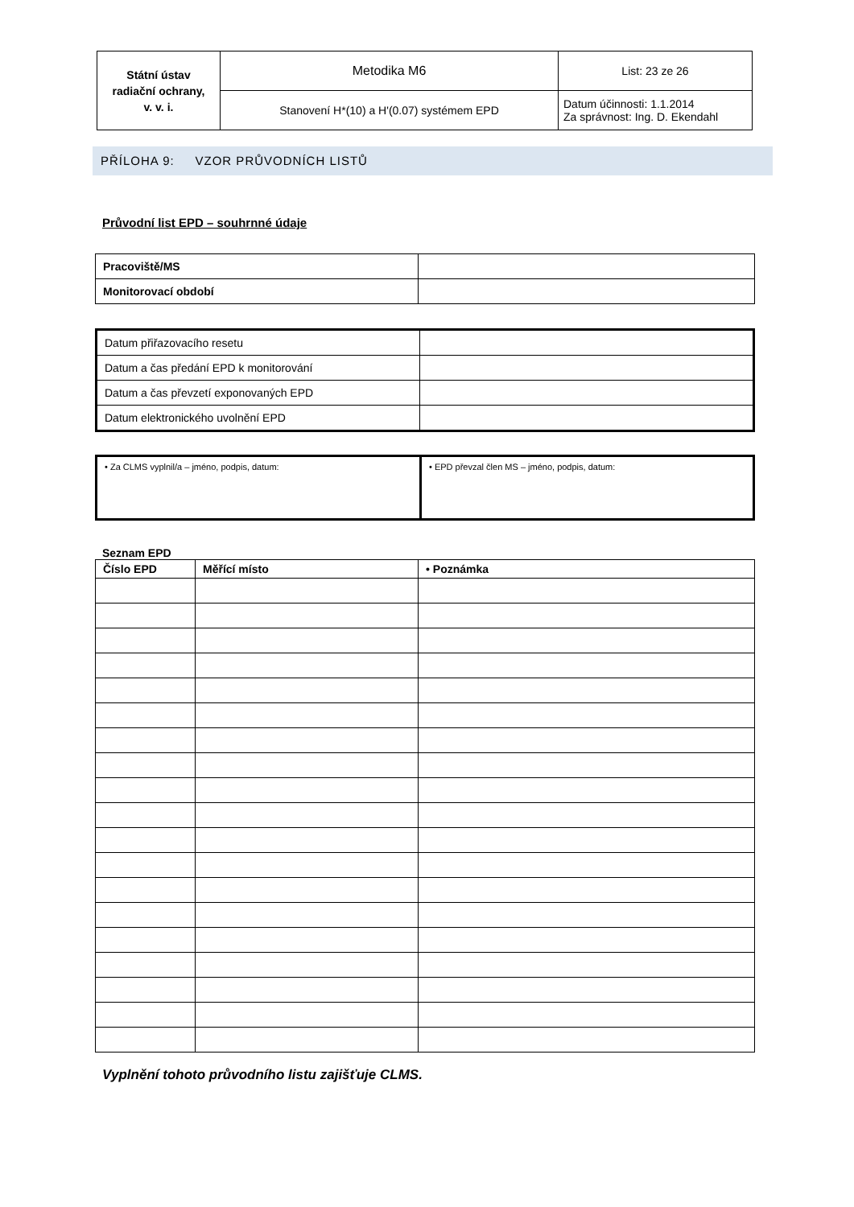| Státní ústav radiační ochrany, v. v. i. | Metodika M6 | List: 23 ze 26 |
| | Stanovení H*(10) a H'(0.07) systémem EPD | Datum účinnosti: 1.1.2014 Za správnost: Ing. D. Ekendahl |
PŘÍLOHA 9: VZOR PRŮVODNÍCH LISTŮ
Průvodní list EPD – souhrnné údaje
| Pracoviště/MS | |
| Monitorovací období | |
| Datum přiřazovacího resetu | |
| Datum a čas předání EPD k monitorování | |
| Datum a čas převzetí exponovaných EPD | |
| Datum elektronického uvolnění EPD | |
| • Za CLMS vyplnil/a – jméno, podpis, datum: | • EPD převzal člen MS – jméno, podpis, datum: |
Seznam EPD
| Číslo EPD | Měřící místo | • Poznámka |
| --- | --- | --- |
Vyplnění tohoto průvodního listu zajišťuje CLMS.